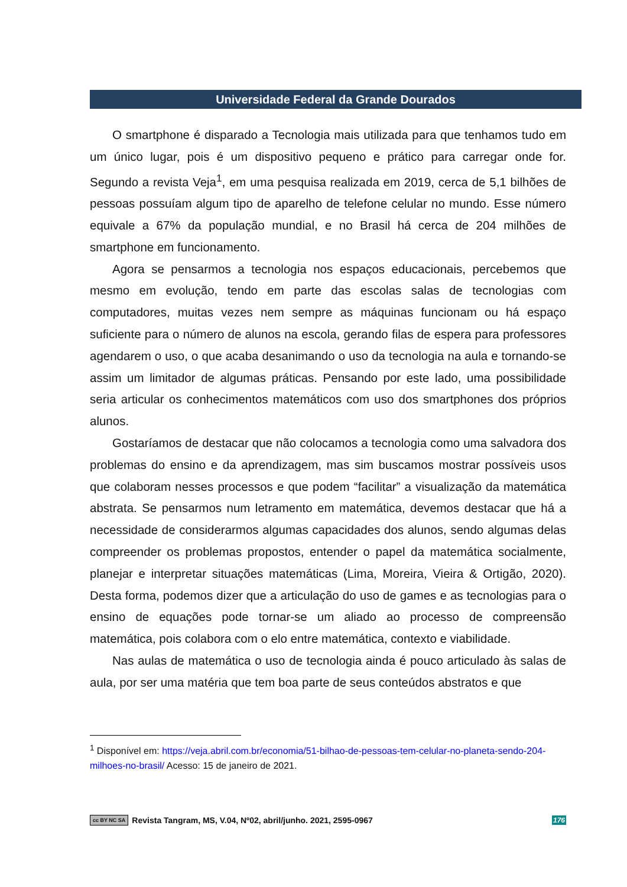Universidade Federal da Grande Dourados
O smartphone é disparado a Tecnologia mais utilizada para que tenhamos tudo em um único lugar, pois é um dispositivo pequeno e prático para carregar onde for. Segundo a revista Veja<sup>1</sup>, em uma pesquisa realizada em 2019, cerca de 5,1 bilhões de pessoas possuíam algum tipo de aparelho de telefone celular no mundo. Esse número equivale a 67% da população mundial, e no Brasil há cerca de 204 milhões de smartphone em funcionamento.
Agora se pensarmos a tecnologia nos espaços educacionais, percebemos que mesmo em evolução, tendo em parte das escolas salas de tecnologias com computadores, muitas vezes nem sempre as máquinas funcionam ou há espaço suficiente para o número de alunos na escola, gerando filas de espera para professores agendarem o uso, o que acaba desanimando o uso da tecnologia na aula e tornando-se assim um limitador de algumas práticas. Pensando por este lado, uma possibilidade seria articular os conhecimentos matemáticos com uso dos smartphones dos próprios alunos.
Gostaríamos de destacar que não colocamos a tecnologia como uma salvadora dos problemas do ensino e da aprendizagem, mas sim buscamos mostrar possíveis usos que colaboram nesses processos e que podem “facilitar” a visualização da matemática abstrata. Se pensarmos num letramento em matemática, devemos destacar que há a necessidade de considerarmos algumas capacidades dos alunos, sendo algumas delas compreender os problemas propostos, entender o papel da matemática socialmente, planejar e interpretar situações matemáticas (Lima, Moreira, Vieira & Ortigão, 2020). Desta forma, podemos dizer que a articulação do uso de games e as tecnologias para o ensino de equações pode tornar-se um aliado ao processo de compreensão matemática, pois colabora com o elo entre matemática, contexto e viabilidade.
Nas aulas de matemática o uso de tecnologia ainda é pouco articulado às salas de aula, por ser uma matéria que tem boa parte de seus conteúdos abstratos e que
<sup>1</sup> Disponível em: https://veja.abril.com.br/economia/51-bilhao-de-pessoas-tem-celular-no-planeta-sendo-204-milhoes-no-brasil/ Acesso: 15 de janeiro de 2021.
cc BY NC SA Revista Tangram, MS, V.04, Nº02, abril/junho. 2021, 2595-0967 176